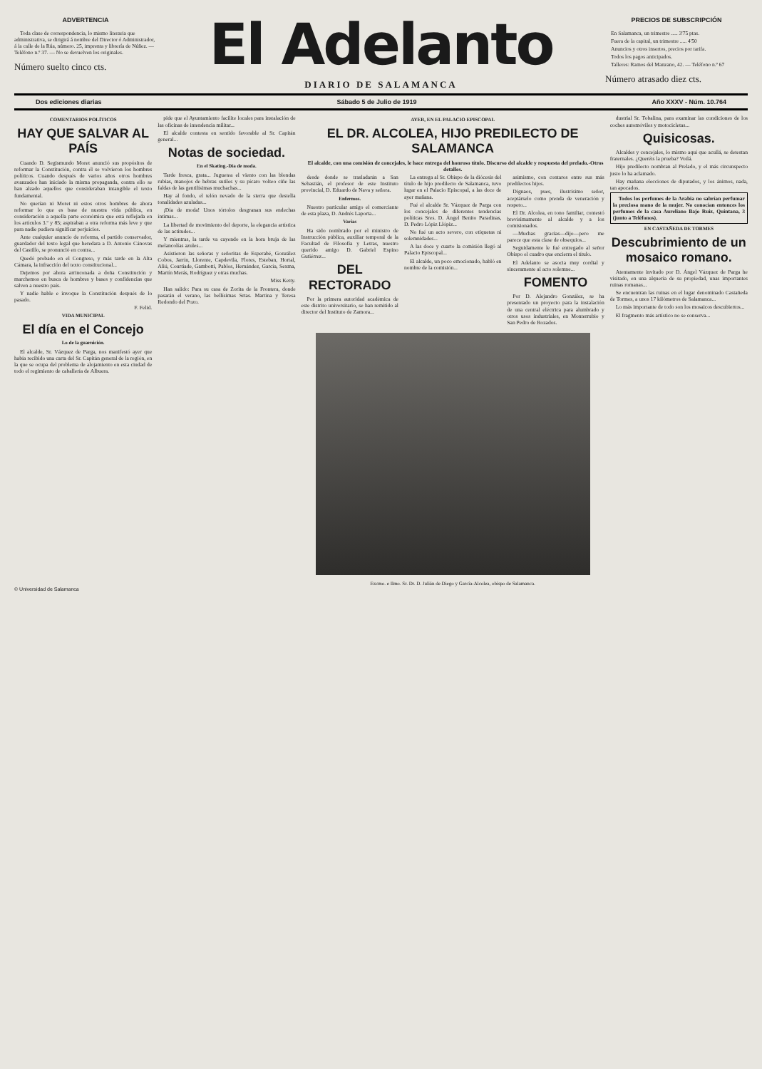ADVERTENCIA
Toda clase de correspondencia, lo mismo literaria que administrativa, se dirigirá á nombre del Director ó Administrador, á la calle de la Rúa, número. 25, imprenta y librería de Núñez. — Teléfono n.º 37. — No se devuelven los originales.
Número suelto cinco cts.
El Adelanto
DIARIO DE SALAMANCA
PRECIOS DE SUBSCRIPCIÓN
En Salamanca, un trimestre ..... 3'75 ptas.
Fuera de la capital, un trimestre ..... 4'50
Anuncios y otros insertos, precios por tarifa.
Todos los pagos anticipados.
Talleres: Ramos del Manzano, 42. — Teléfono n.º 67
Número atrasado diez cts.
Dos ediciones diarias Sábado 5 de Julio de 1919 Año XXXV - Núm. 10.764
COMENTARIOS POLÍTICOS
HAY QUE SALVAR AL PAÍS
Cuando D. Segismundo Moret anunció sus propósitos de reformar la Constitución, contra él se volvieron los hombres políticos. Cuando después de varios años otros hombres avanzados han iniciado la misma propaganda, contra ello se han alzado aquellos que consideraban intangible el texto fundamental.
No querían ni Moret ni estos otros hombres de ahora reformar lo que es base de nuestra vida pública, en consideración a aquella parte económica que está reflejada en los artículos 3.º y 85; aspiraban a otra reforma más leve y que para nadie pudiera significar perjuicios.
Ante cualquier anuncio de reforma, el partido conservador, guardador del texto legal que heredara a D. Antonio Cánovas del Castillo, se pronunció en contra...
Quedó probado en el Congreso, y más tarde en la Alta Cámara, la infracción del texto constitucional...
Dejemos por ahora arrinconada a doña Constitución y marchemos en busca de hombres y bases y confidencias que salven a nuestro país.
Y nadie hable e invoque la Constitución después de lo pasado.
F. Felid.
VIDA MUNICIPAL
El día en el Concejo
Lo de la guarnición.
El alcalde, Sr. Vázquez de Parga, nos manifestó ayer que había recibido una carta del Sr. Capitán general de la región, en la que se ocupa del problema de alojamiento en esta ciudad de todo el regimiento de caballería de Albuera.
pide que el Ayuntamiento facilite locales para instalación de las oficinas de intendencia militar...
El alcalde contesta en sentido favorable al Sr. Capitán general...
Notas de sociedad.
En el Skating.-Día de moda.
Tarde fresca, grata... Juguetea el viento con las blondas rubias, manojos de hebras sutiles y su pícaro volteo ciñe las faldas de las gentilísimas muchachas...
Hay al fondo, el telón nevado de la sierra que destella tonalidades azuladas...
¡Día de moda! Unos tórtolos desgranan sus endechas íntimas...
La libertad de movimiento del deporte, la elegancia artística de las actitudes...
Y mientras, la tarde va cayendo en la hora bruja de las melancolías azules...
Asistieron las señoras y señoritas de Esperabé, González Cobos, Jarrín, Llorente, Capdevila, Flores, Esteban, Hortal, Aliú, Courtiade, Gambotti, Pablos, Hernández, García, Sexma, Martín Merás, Rodríguez y otras muchas.
Miss Ketty.
Han salido: Para su casa de Zorita de la Frontera, donde pasarán el verano, las bellísimas Srtas. Martina y Teresa Redondo del Pozo.
AYER, EN EL PALACIO EPISCOPAL
EL DR. ALCOLEA, HIJO PREDILECTO DE SALAMANCA
El alcalde, con una comisión de concejales, le hace entrega del honroso título. Discurso del alcalde y respuesta del prelado.-Otros detalles.
desde donde se trasladarán a San Sebastián, el profesor de este Instituto provincial, D. Eduardo de Nava y señora.
Enfermos.
Nuestro particular amigo el comerciante de esta plaza, D. Andrés Laporta...
Varias
Ha sido nombrado por el ministro de Instrucción pública, auxiliar temporal de la Facultad de Filosofía y Letras, nuestro querido amigo D. Gabriel Espino Gutiérrez...
DEL RECTORADO
Por la primera autoridad académica de este distrito universitario, se han remitido al director del Instituto de Zamora...
La entrega al Sr. Obispo de la diócesis del título de hijo predilecto de Salamanca, tuvo lugar en el Palacio Episcopal, a las doce de ayer mañana.
Fué el alcalde Sr. Vázquez de Parga con los concejales de diferentes tendencias políticas Sres. D. Ángel Benito Paradinas, D. Pedro Lópiz Llópiz...
No fué un acto severo, con etiquetas ni solemnidades...
A las doce y cuarto la comisión llegó al Palacio Episcopal...
El alcalde, un poco emocionado, habló en nombre de la comisión...
asimismo, con contaros entre sus más predilectos hijos.
Dígnaos, pues, ilustrísimo señor, aceptárselo como prenda de veneración y respeto...
El Dr. Alcolea, en tono familiar, contestó brevísimamente al alcalde y a los comisionados.
—Muchas gracias—dijo—pero me parece que esta clase de obsequios...
Seguidamente le fué entregado al señor Obispo el cuadro que encierra el título.
El Adelanto se asocia muy cordial y sinceramente al acto solemne...
FOMENTO
Por D. Alejandro González, se ha presentado un proyecto para la instalación de una central eléctrica para alumbrado y otros usos industriales, en Monterrubio y San Pedro de Rozados.
Excmo. e Ilmo. Sr. Dr. D. Julián de Diego y García-Alcolea, obispo de Salamanca.
dustrial Sr. Tobalina, para examinar las condiciones de los coches automóviles y motocicletas...
Quisicosas.
Alcaldes y concejales, lo mismo aquí que acullá, se detestan fraternales. ¿Queréis la prueba? Voilá.
Hijo predilecto nombran al Prelado, y el más circunspecto justo lo ha aclamado.
Hay mañana elecciones de diputados, y los ánimos, nada, tan apocados.
Todos los perfumes de la Arabia no sabrían perfumar la preciosa mano de la mujer. No conocían entonces los perfumes de la casa Aureliano Bajo Ruiz, Quintana, 3 (junto a Teléfonos).
EN CASTAÑEDA DE TORMES
Descubrimiento de un mosaico romano.
Atentamente invitado por D. Ángel Vázquez de Parga he visitado, en una alquería de su propiedad, unas importantes ruinas romanas...
Se encuentran las ruinas en el lugar denominado Castañeda de Tormes, a unos 17 kilómetros de Salamanca...
Lo más importante de todo son los mosaicos descubiertos...
El fragmento más artístico no se conserva...
© Universidad de Salamanca